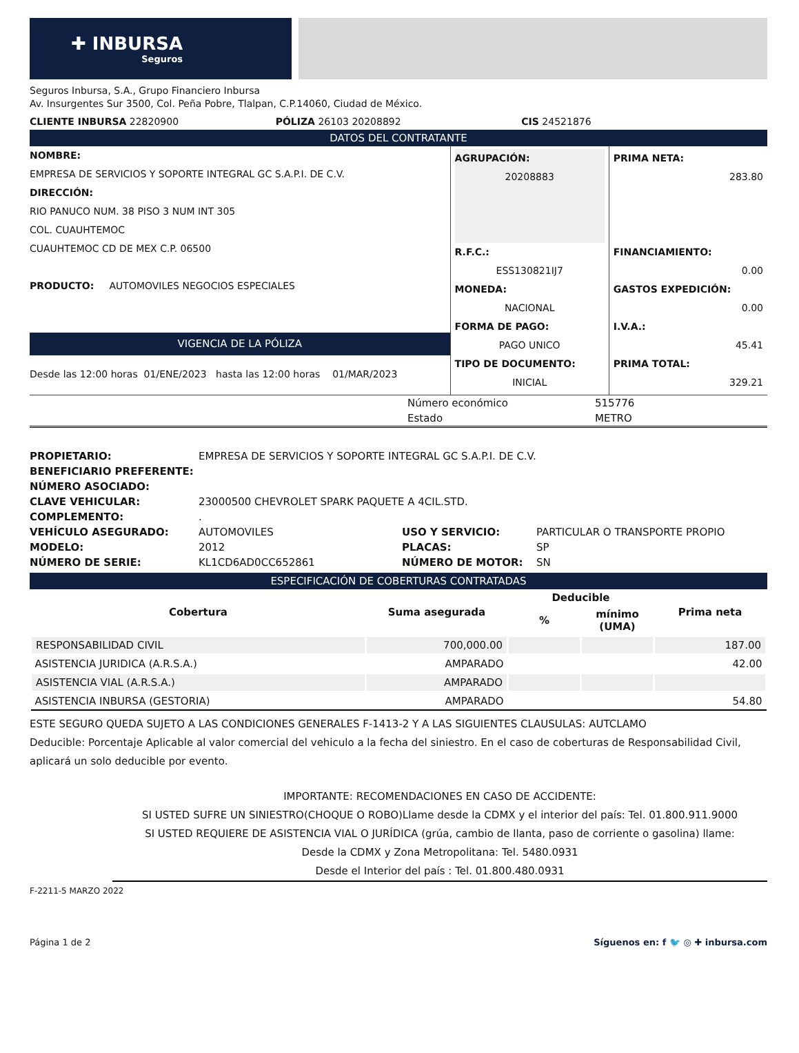✚ INBURSA
Seguros
Seguros Inbursa, S.A., Grupo Financiero Inbursa
Av. Insurgentes Sur 3500, Col. Peña Pobre, Tlalpan, C.P.14060, Ciudad de México.
CLIENTE INBURSA 22820900 PÓLIZA 26103 20208892 CIS 24521876
DATOS DEL CONTRATANTE
NOMBRE:
EMPRESA DE SERVICIOS Y SOPORTE INTEGRAL GC S.A.P.I. DE C.V.
DIRECCIÓN:
RIO PANUCO NUM. 38 PISO 3 NUM INT 305
COL. CUAUHTEMOC
CUAUHTEMOC CD DE MEX C.P. 06500
PRODUCTO: AUTOMOVILES NEGOCIOS ESPECIALES
VIGENCIA DE LA PÓLIZA
Desde las 12:00 horas 01/ENE/2023 hasta las 12:00 horas 01/MAR/2023
AGRUPACIÓN:
20208883
R.F.C.:
ESS130821IJ7
MONEDA:
NACIONAL
FORMA DE PAGO:
PAGO UNICO
TIPO DE DOCUMENTO:
INICIAL
PRIMA NETA:
283.80
FINANCIAMIENTO:
0.00
GASTOS EXPEDICIÓN:
0.00
I.V.A.:
45.41
PRIMA TOTAL:
329.21
| | Número económico | 515776 |
| | Estado | METRO |
| PROPIETARIO: | EMPRESA DE SERVICIOS Y SOPORTE INTEGRAL GC S.A.P.I. DE C.V. | | |
| BENEFICIARIO PREFERENTE: | | | |
| NÚMERO ASOCIADO: | | | |
| CLAVE VEHICULAR: | 23000500 CHEVROLET SPARK PAQUETE A 4CIL.STD. | | |
| COMPLEMENTO: | . | | |
| VEHÍCULO ASEGURADO: | AUTOMOVILES | USO Y SERVICIO: | PARTICULAR O TRANSPORTE PROPIO |
| MODELO: | 2012 | PLACAS: | SP |
| NÚMERO DE SERIE: | KL1CD6AD0CC652861 | NÚMERO DE MOTOR: | SN |
ESPECIFICACIÓN DE COBERTURAS CONTRATADAS
| Cobertura | Suma asegurada | Deducible | | Prima neta |
| --- | --- | --- | --- | --- |
| | | % | mínimo (UMA) | |
| RESPONSABILIDAD CIVIL | 700,000.00 | | | 187.00 |
| ASISTENCIA JURIDICA (A.R.S.A.) | AMPARADO | | | 42.00 |
| ASISTENCIA VIAL (A.R.S.A.) | AMPARADO | | | |
| ASISTENCIA INBURSA (GESTORIA) | AMPARADO | | | 54.80 |
ESTE SEGURO QUEDA SUJETO A LAS CONDICIONES GENERALES F-1413-2 Y A LAS SIGUIENTES CLAUSULAS: AUTCLAMO
Deducible: Porcentaje Aplicable al valor comercial del vehiculo a la fecha del siniestro. En el caso de coberturas de Responsabilidad Civil, aplicará un solo deducible por evento.
IMPORTANTE: RECOMENDACIONES EN CASO DE ACCIDENTE:
SI USTED SUFRE UN SINIESTRO(CHOQUE O ROBO)Llame desde la CDMX y el interior del país: Tel. 01.800.911.9000
SI USTED REQUIERE DE ASISTENCIA VIAL O JURÍDICA (grúa, cambio de llanta, paso de corriente o gasolina) llame:
Desde la CDMX y Zona Metropolitana: Tel. 5480.0931
Desde el Interior del país : Tel. 01.800.480.0931
F-2211-5 MARZO 2022
Página 1 de 2 Síguenos en: f 🐦 ◎ ✚ inbursa.com